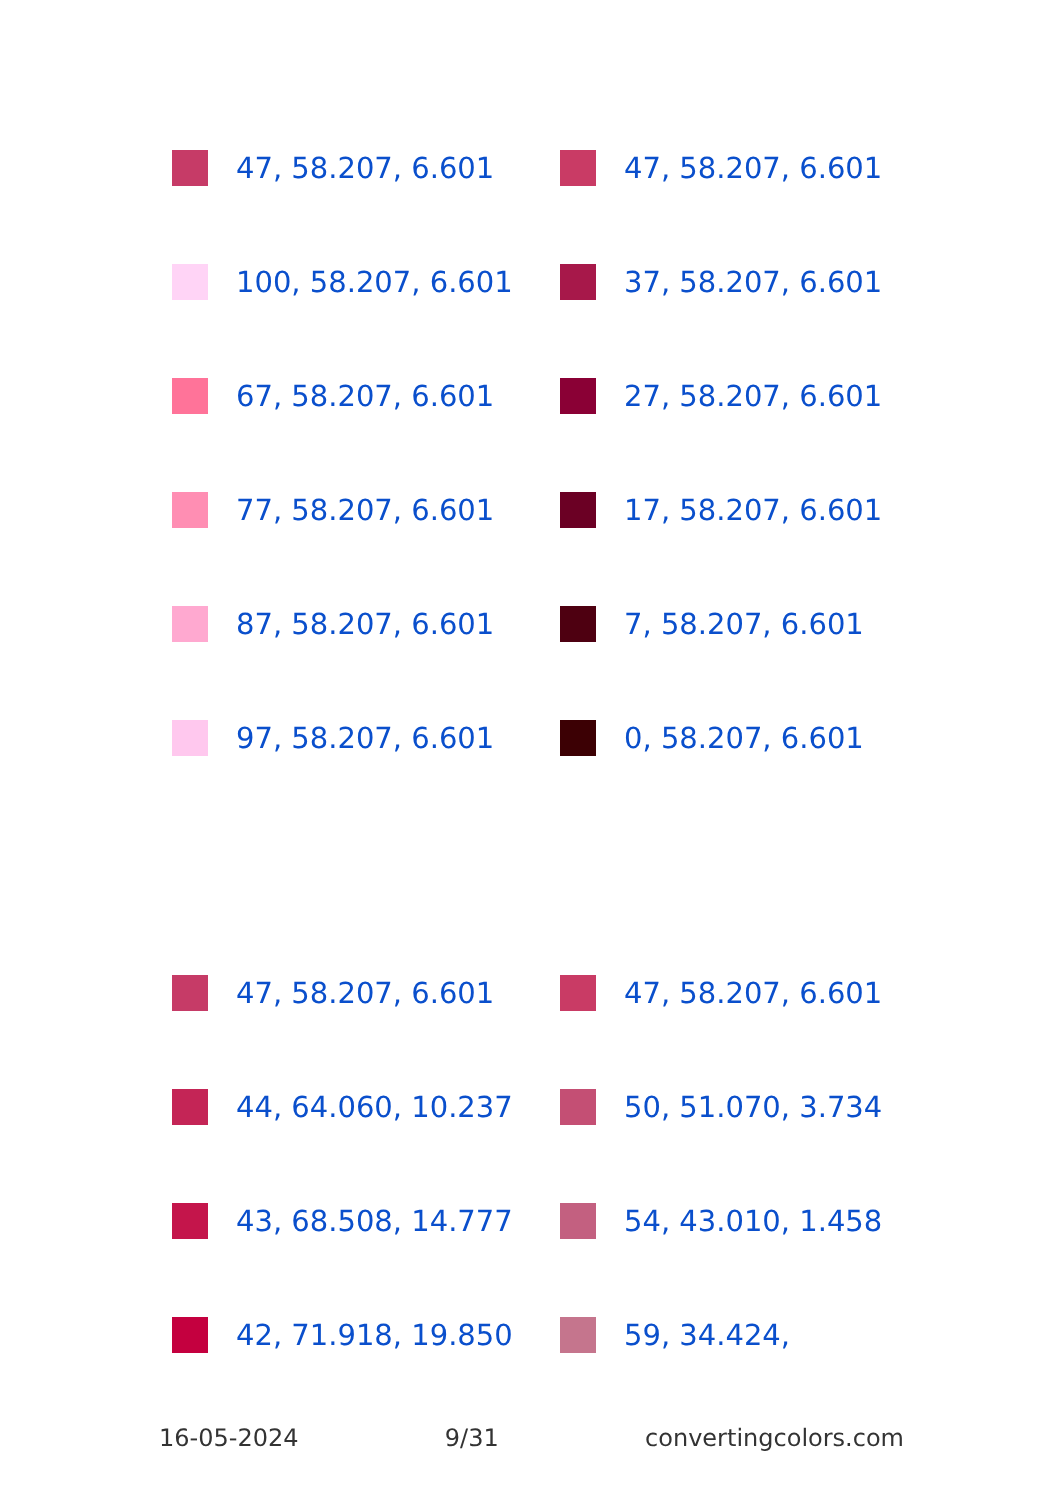47, 58.207, 6.601
47, 58.207, 6.601
100, 58.207, 6.601
37, 58.207, 6.601
67, 58.207, 6.601
27, 58.207, 6.601
77, 58.207, 6.601
17, 58.207, 6.601
87, 58.207, 6.601
7, 58.207, 6.601
97, 58.207, 6.601
0, 58.207, 6.601
47, 58.207, 6.601
47, 58.207, 6.601
44, 64.060, 10.237
50, 51.070, 3.734
43, 68.508, 14.777
54, 43.010, 1.458
42, 71.918, 19.850
59, 34.424,
16-05-2024 9/31 convertingcolors.com